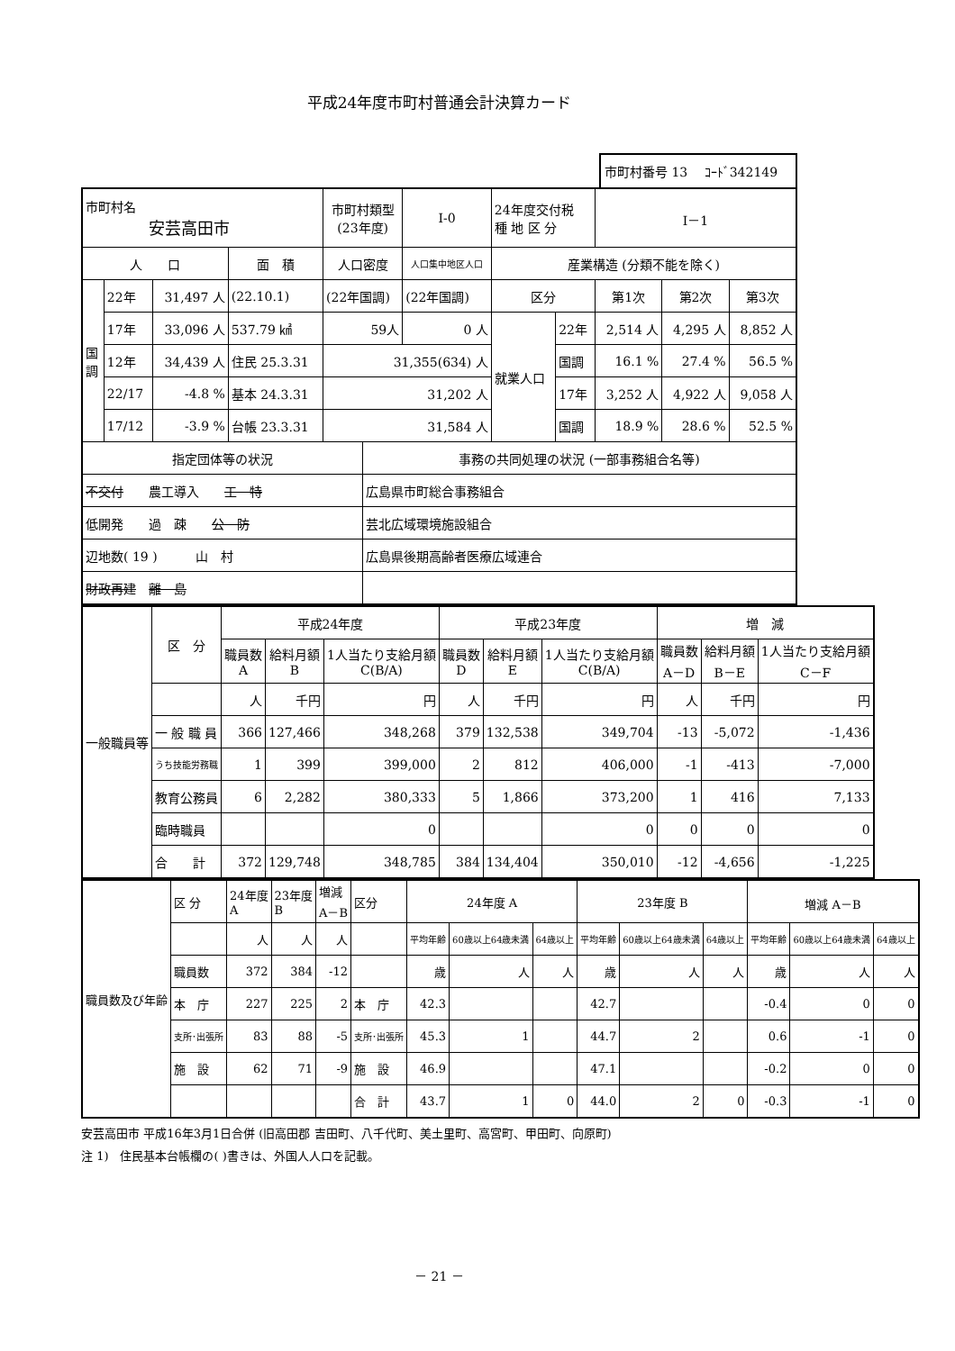平成24年度市町村普通会計決算カード
市町村番号 13 　ｺｰﾄﾞ342149
| 市町村名 安芸高田市 | | | | 市町村類型 (23年度) | | Ⅰ-0 | 24年度交付税 種 地 区 分 | | Ⅰ－1 | | |
| 人 口 | | | 面 積 | 人口密度 | | 人口集中地区人口 | 産業構造 (分類不能を除く) | | | | |
| 国 調 | 22年 | 31,497 人 | (22.10.1) | (22年国調) | | (22年国調) | 区分 | | 第1次 | 第2次 | 第3次 |
| | 17年 | 33,096 人 | 537.79 ㎢ | 59人 | | 0 人 | 就業人口 | 22年 | 2,514 人 | 4,295 人 | 8,852 人 |
| | 12年 | 34,439 人 | 住民 25.3.31 | 31,355(634) 人 | | | | 国調 | 16.1 % | 27.4 % | 56.5 % |
| | 22/17 | -4.8 % | 基本 24.3.31 | 31,202 人 | | | | 17年 | 3,252 人 | 4,922 人 | 9,058 人 |
| | 17/12 | -3.9 % | 台帳 23.3.31 | 31,584 人 | | | | 国調 | 18.9 % | 28.6 % | 52.5 % |
| 指定団体等の状況 | | | | | 事務の共同処理の状況 (一部事務組合名等) | | | | | | |
| 不交付 農工導入 工 特 | | | | | 広島県市町総合事務組合 | | | | | | |
| 低開発 過 疎 公 防 | | | | | 芸北広域環境施設組合 | | | | | | |
| 辺地数( 19 ) 山 村 | | | | | 広島県後期高齢者医療広域連合 | | | | | | |
| 財政再建 離 島 | | | | | | | | | | | |
| 一般職員等 | 区 分 | 平成24年度 | | | 平成23年度 | | | 増 減 | | |
| | | 職員数 A | 給料月額 B | 1人当たり支給月額 C(B/A) | 職員数 D | 給料月額 E | 1人当たり支給月額 C(B/A) | 職員数 A－D | 給料月額 B－E | 1人当たり支給月額 C－F |
| | | 人 | 千円 | 円 | 人 | 千円 | 円 | 人 | 千円 | 円 |
| | 一 般 職 員 | 366 | 127,466 | 348,268 | 379 | 132,538 | 349,704 | -13 | -5,072 | -1,436 |
| | うち技能労務職 | 1 | 399 | 399,000 | 2 | 812 | 406,000 | -1 | -413 | -7,000 |
| | 教育公務員 | 6 | 2,282 | 380,333 | 5 | 1,866 | 373,200 | 1 | 416 | 7,133 |
| | 臨時職員 | | | 0 | | | 0 | 0 | 0 | 0 |
| | 合 計 | 372 | 129,748 | 348,785 | 384 | 134,404 | 350,010 | -12 | -4,656 | -1,225 |
| 職員数及び年齢 | 区 分 | 24年度 A | 23年度 B | 増減 A－B | 区分 | 24年度 A | | | 23年度 B | | | 増減 A－B | | |
| | | 人 | 人 | 人 | | 平均年齢 | 60歳以上64歳未満 | 64歳以上 | 平均年齢 | 60歳以上64歳未満 | 64歳以上 | 平均年齢 | 60歳以上64歳未満 | 64歳以上 |
| | 職員数 | 372 | 384 | -12 | | 歳 | 人 | 人 | 歳 | 人 | 人 | 歳 | 人 | 人 |
| | 本 庁 | 227 | 225 | 2 | 本 庁 | 42.3 | | | 42.7 | | | -0.4 | 0 | 0 |
| | 支所･出張所 | 83 | 88 | -5 | 支所･出張所 | 45.3 | 1 | | 44.7 | 2 | | 0.6 | -1 | 0 |
| | 施 設 | 62 | 71 | -9 | 施 設 | 46.9 | | | 47.1 | | | -0.2 | 0 | 0 |
| | | | | | 合 計 | 43.7 | 1 | 0 | 44.0 | 2 | 0 | -0.3 | -1 | 0 |
安芸高田市 平成16年3月1日合併 (旧高田郡 吉田町、八千代町、美土里町、高宮町、甲田町、向原町)
注 1)　住民基本台帳欄の( )書きは、外国人人口を記載。
－ 21 －